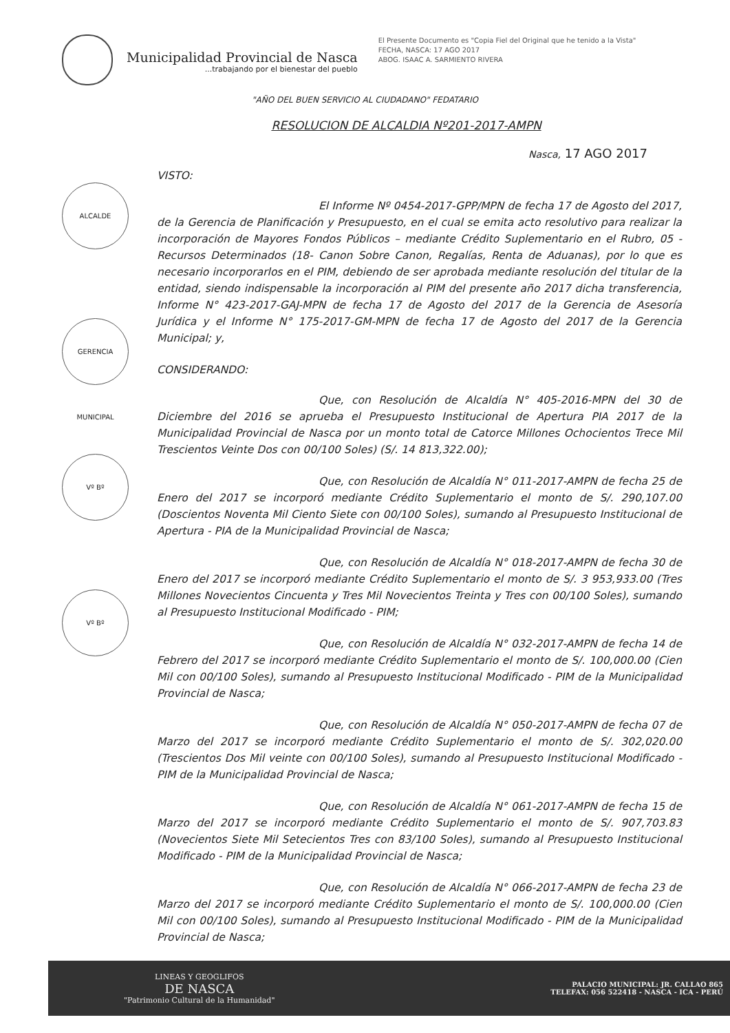ALCALDE
GERENCIA MUNICIPAL
Vº Bº
Vº Bº
Municipalidad Provincial de Nasca
...trabajando por el bienestar del pueblo
El Presente Documento es "Copia Fiel del Original que he tenido a la Vista"
FECHA, NASCA: 17 AGO 2017
ABOG. ISAAC A. SARMIENTO RIVERA
"AÑO DEL BUEN SERVICIO AL CIUDADANO" FEDATARIO
RESOLUCION DE ALCALDIA Nº201-2017-AMPN
Nasca, 17 AGO 2017
VISTO:
El Informe Nº 0454-2017-GPP/MPN de fecha 17 de Agosto del 2017, de la Gerencia de Planificación y Presupuesto, en el cual se emita acto resolutivo para realizar la incorporación de Mayores Fondos Públicos – mediante Crédito Suplementario en el Rubro, 05 - Recursos Determinados (18- Canon Sobre Canon, Regalías, Renta de Aduanas), por lo que es necesario incorporarlos en el PIM, debiendo de ser aprobada mediante resolución del titular de la entidad, siendo indispensable la incorporación al PIM del presente año 2017 dicha transferencia, Informe N° 423-2017-GAJ-MPN de fecha 17 de Agosto del 2017 de la Gerencia de Asesoría Jurídica y el Informe N° 175-2017-GM-MPN de fecha 17 de Agosto del 2017 de la Gerencia Municipal; y,
CONSIDERANDO:
Que, con Resolución de Alcaldía N° 405-2016-MPN del 30 de Diciembre del 2016 se aprueba el Presupuesto Institucional de Apertura PIA 2017 de la Municipalidad Provincial de Nasca por un monto total de Catorce Millones Ochocientos Trece Mil Trescientos Veinte Dos con 00/100 Soles) (S/. 14 813,322.00);
Que, con Resolución de Alcaldía N° 011-2017-AMPN de fecha 25 de Enero del 2017 se incorporó mediante Crédito Suplementario el monto de S/. 290,107.00 (Doscientos Noventa Mil Ciento Siete con 00/100 Soles), sumando al Presupuesto Institucional de Apertura - PIA de la Municipalidad Provincial de Nasca;
Que, con Resolución de Alcaldía N° 018-2017-AMPN de fecha 30 de Enero del 2017 se incorporó mediante Crédito Suplementario el monto de S/. 3 953,933.00 (Tres Millones Novecientos Cincuenta y Tres Mil Novecientos Treinta y Tres con 00/100 Soles), sumando al Presupuesto Institucional Modificado - PIM;
Que, con Resolución de Alcaldía N° 032-2017-AMPN de fecha 14 de Febrero del 2017 se incorporó mediante Crédito Suplementario el monto de S/. 100,000.00 (Cien Mil con 00/100 Soles), sumando al Presupuesto Institucional Modificado - PIM de la Municipalidad Provincial de Nasca;
Que, con Resolución de Alcaldía N° 050-2017-AMPN de fecha 07 de Marzo del 2017 se incorporó mediante Crédito Suplementario el monto de S/. 302,020.00 (Trescientos Dos Mil veinte con 00/100 Soles), sumando al Presupuesto Institucional Modificado - PIM de la Municipalidad Provincial de Nasca;
Que, con Resolución de Alcaldía N° 061-2017-AMPN de fecha 15 de Marzo del 2017 se incorporó mediante Crédito Suplementario el monto de S/. 907,703.83 (Novecientos Siete Mil Setecientos Tres con 83/100 Soles), sumando al Presupuesto Institucional Modificado - PIM de la Municipalidad Provincial de Nasca;
Que, con Resolución de Alcaldía N° 066-2017-AMPN de fecha 23 de Marzo del 2017 se incorporó mediante Crédito Suplementario el monto de S/. 100,000.00 (Cien Mil con 00/100 Soles), sumando al Presupuesto Institucional Modificado - PIM de la Municipalidad Provincial de Nasca;
LINEAS Y GEOGLIFOS
DE NASCA
"Patrimonio Cultural de la Humanidad"
PALACIO MUNICIPAL: JR. CALLAO 865
TELEFAX: 056 522418 - NASCA - ICA - PERÚ